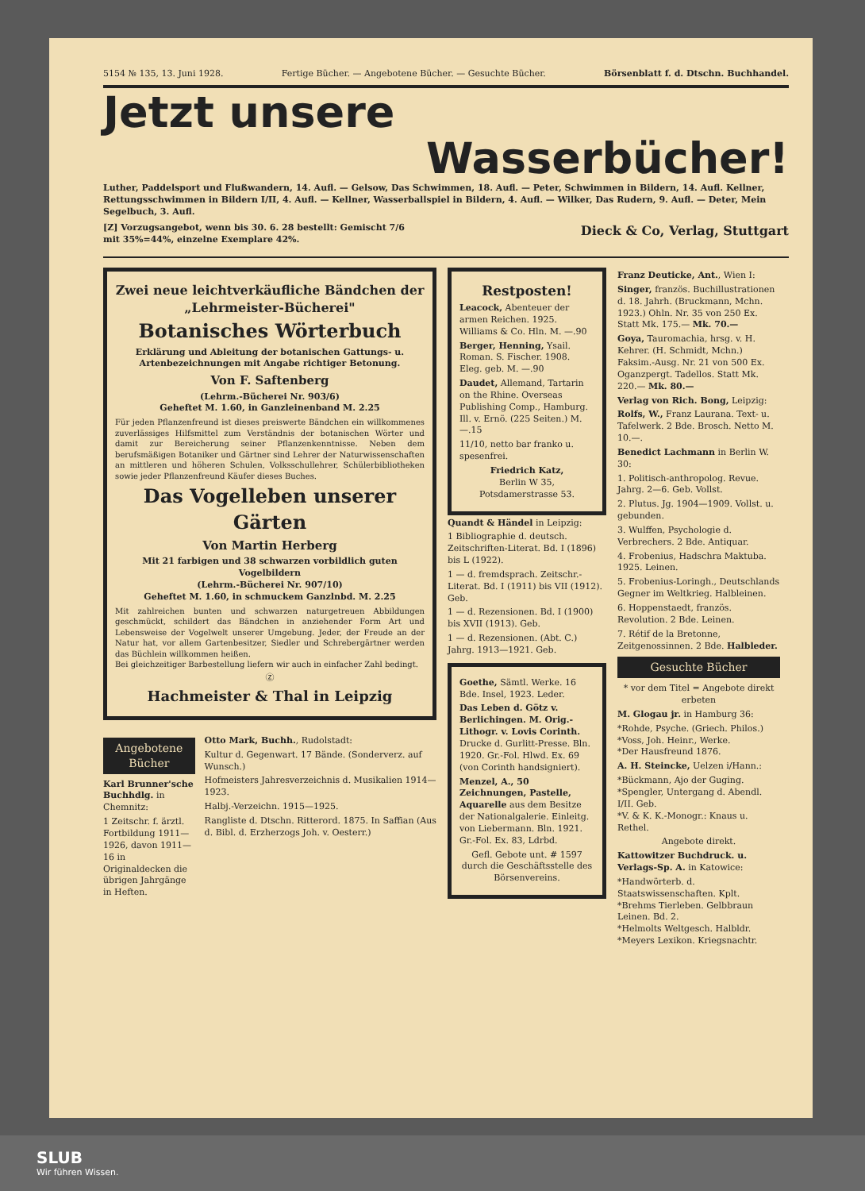5154 № 135, 13. Juni 1928. Fertige Bücher. — Angebotene Bücher. — Gesuchte Bücher. Börsenblatt f. d. Dtschn. Buchhandel.
Jetzt unsere
Wasserbücher!
Luther, Paddelsport und Flußwandern, 14. Aufl. — Gelsow, Das Schwimmen, 18. Aufl. — Peter, Schwimmen in Bildern, 14. Aufl. Kellner, Rettungsschwimmen in Bildern I/II, 4. Aufl. — Kellner, Wasserballspiel in Bildern, 4. Aufl. — Wilker, Das Rudern, 9. Aufl. — Deter, Mein Segelbuch, 3. Aufl.
[Z] Vorzugsangebot, wenn bis 30. 6. 28 bestellt: Gemischt 7/6
mit 35%=44%, einzelne Exemplare 42%.
Dieck & Co, Verlag, Stuttgart
Zwei neue leichtverkäufliche Bändchen der „Lehrmeister-Bücherei"
Botanisches Wörterbuch
Erklärung und Ableitung der botanischen Gattungs- u. Artenbezeichnungen mit Angabe richtiger Betonung.
Von F. Saftenberg
(Lehrm.-Bücherei Nr. 903/6)
Geheftet M. 1.60, in Ganzleinenband M. 2.25
Für jeden Pflanzenfreund ist dieses preiswerte Bändchen ein willkommenes zuverlässiges Hilfsmittel zum Verständnis der botanischen Wörter und damit zur Bereicherung seiner Pflanzenkenntnisse. Neben dem berufsmäßigen Botaniker und Gärtner sind Lehrer der Naturwissenschaften an mittleren und höheren Schulen, Volksschullehrer, Schülerbibliotheken sowie jeder Pflanzenfreund Käufer dieses Buches.
Das Vogelleben unserer Gärten
Von Martin Herberg
Mit 21 farbigen und 38 schwarzen vorbildlich guten Vogelbildern
(Lehrm.-Bücherei Nr. 907/10)
Geheftet M. 1.60, in schmuckem Ganzlnbd. M. 2.25
Mit zahlreichen bunten und schwarzen naturgetreuen Abbildungen geschmückt, schildert das Bändchen in anziehender Form Art und Lebensweise der Vogelwelt unserer Umgebung. Jeder, der Freude an der Natur hat, vor allem Gartenbesitzer, Siedler und Schrebergärtner werden das Büchlein willkommen heißen.
Bei gleichzeitiger Barbestellung liefern wir auch in einfacher Zahl bedingt.
Ⓩ
Hachmeister & Thal in Leipzig
Angebotene Bücher
Karl Brunner'sche Buchhdlg. in Chemnitz:
1 Zeitschr. f. ärztl. Fortbildung 1911—1926, davon 1911—16 in Originaldecken die übrigen Jahrgänge in Heften.
Otto Mark, Buchh., Rudolstadt:
Kultur d. Gegenwart. 17 Bände. (Sonderverz. auf Wunsch.)
Hofmeisters Jahresverzeichnis d. Musikalien 1914—1923.
Halbj.-Verzeichn. 1915—1925.
Rangliste d. Dtschn. Ritterord. 1875. In Saffian (Aus d. Bibl. d. Erzherzogs Joh. v. Oesterr.)
Restposten!
Leacock, Abenteuer der armen Reichen. 1925. Williams & Co. Hln. M. —.90
Berger, Henning, Ysail. Roman. S. Fischer. 1908. Eleg. geb. M. —.90
Daudet, Allemand, Tartarin on the Rhine. Overseas Publishing Comp., Hamburg. Ill. v. Ernö. (225 Seiten.) M. —.15
11/10, netto bar franko u. spesenfrei.
Friedrich Katz,
Berlin W 35,
Potsdamerstrasse 53.
Quandt & Händel in Leipzig:
1 Bibliographie d. deutsch. Zeitschriften-Literat. Bd. I (1896) bis L (1922).
1 — d. fremdsprach. Zeitschr.-Literat. Bd. I (1911) bis VII (1912). Geb.
1 — d. Rezensionen. Bd. I (1900) bis XVII (1913). Geb.
1 — d. Rezensionen. (Abt. C.) Jahrg. 1913—1921. Geb.
Goethe, Sämtl. Werke. 16 Bde. Insel, 1923. Leder.
Das Leben d. Götz v. Berlichingen. M. Orig.-Lithogr. v. Lovis Corinth. Drucke d. Gurlitt-Presse. Bln. 1920. Gr.-Fol. Hlwd. Ex. 69 (von Corinth handsigniert).
Menzel, A., 50 Zeichnungen, Pastelle, Aquarelle aus dem Besitze der Nationalgalerie. Einleitg. von Liebermann. Bln. 1921. Gr.-Fol. Ex. 83, Ldrbd.
Gefl. Gebote unt. # 1597 durch die Geschäftsstelle des Börsenvereins.
Franz Deuticke, Ant., Wien I:
Singer, französ. Buchillustrationen d. 18. Jahrh. (Bruckmann, Mchn. 1923.) Ohln. Nr. 35 von 250 Ex. Statt Mk. 175.— Mk. 70.—
Goya, Tauromachia, hrsg. v. H. Kehrer. (H. Schmidt, Mchn.) Faksim.-Ausg. Nr. 21 von 500 Ex. Oganzpergt. Tadellos. Statt Mk. 220.— Mk. 80.—
Verlag von Rich. Bong, Leipzig:
Rolfs, W., Franz Laurana. Text- u. Tafelwerk. 2 Bde. Brosch. Netto M. 10.—.
Benedict Lachmann in Berlin W. 30:
1. Politisch-anthropolog. Revue. Jahrg. 2—6. Geb. Vollst.
2. Plutus. Jg. 1904—1909. Vollst. u. gebunden.
3. Wulffen, Psychologie d. Verbrechers. 2 Bde. Antiquar.
4. Frobenius, Hadschra Maktuba. 1925. Leinen.
5. Frobenius-Loringh., Deutschlands Gegner im Weltkrieg. Halbleinen.
6. Hoppenstaedt, französ. Revolution. 2 Bde. Leinen.
7. Rétif de la Bretonne, Zeitgenossinnen. 2 Bde. Halbleder.
Gesuchte Bücher
* vor dem Titel = Angebote direkt erbeten
M. Glogau jr. in Hamburg 36:
*Rohde, Psyche. (Griech. Philos.)
*Voss, Joh. Heinr., Werke.
*Der Hausfreund 1876.
A. H. Steincke, Uelzen i/Hann.:
*Bückmann, Ajo der Guging.
*Spengler, Untergang d. Abendl. I/II. Geb.
*V. & K. K.-Monogr.: Knaus u. Rethel.
Angebote direkt.
Kattowitzer Buchdruck. u. Verlags-Sp. A. in Katowice:
*Handwörterb. d. Staatswissenschaften. Kplt.
*Brehms Tierleben. Gelbbraun Leinen. Bd. 2.
*Helmolts Weltgesch. Halbldr.
*Meyers Lexikon. Kriegsnachtr.
SLUB
Wir führen Wissen.